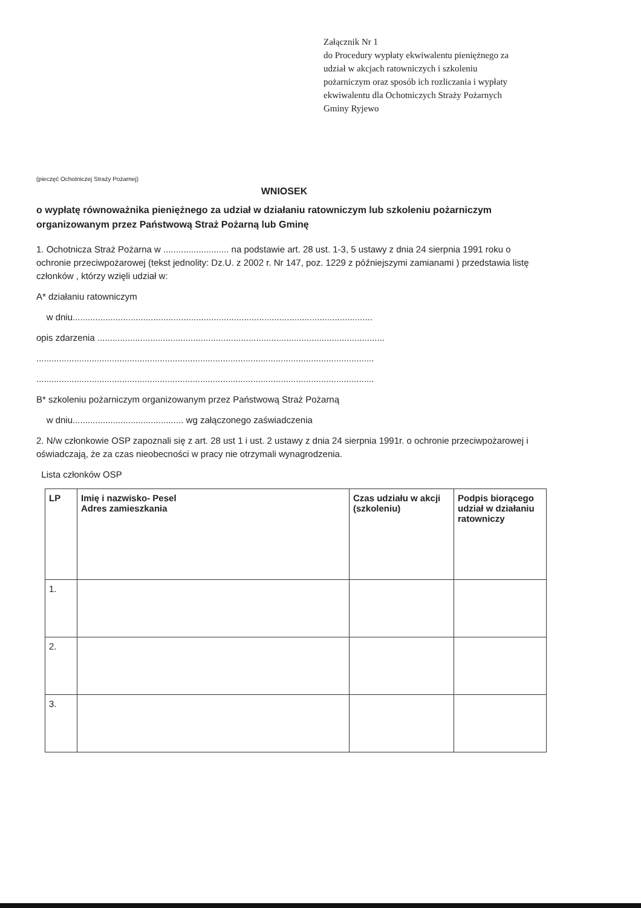Załącznik Nr 1
do Procedury wypłaty ekwiwalentu pieniężnego za udział w akcjach ratowniczych i szkoleniu pożarniczym oraz sposób ich rozliczania i wypłaty ekwiwalentu dla Ochotniczych Straży Pożarnych Gminy Ryjewo
(pieczęć Ochotniczej Straży Pożarnej)
WNIOSEK
o wypłatę równoważnika pieniężnego za udział w działaniu ratowniczym lub szkoleniu pożarniczym organizowanym przez Państwową Straż Pożarną lub Gminę
1. Ochotnicza Straż Pożarna w .......................... na podstawie art. 28 ust. 1-3, 5 ustawy z dnia 24 sierpnia 1991 roku o ochronie przeciwpożarowej (tekst jednolity: Dz.U. z 2002 r. Nr 147, poz. 1229 z późniejszymi zamianami ) przedstawia listę członków , którzy wzięli udział w:
A* działaniu ratowniczym
w dniu.......................................................................................................................
opis zdarzenia ..................................................................................................................
......................................................................................................................................
......................................................................................................................................
B* szkoleniu pożarniczym organizowanym przez Państwową Straż Pożarną
w dniu............................................ wg załączonego zaświadczenia
2. N/w członkowie OSP zapoznali się z art. 28 ust 1 i ust. 2 ustawy z dnia 24 sierpnia 1991r. o ochronie przeciwpożarowej i oświadczają, że za czas nieobecności w pracy nie otrzymali wynagrodzenia.
Lista członków OSP
| LP | Imię i nazwisko- Pesel Adres zamieszkania | Czas udziału w akcji (szkoleniu) | Podpis biorącego udział w działaniu ratowniczy |
| --- | --- | --- | --- |
| 1. | | | |
| 2. | | | |
| 3. | | | |